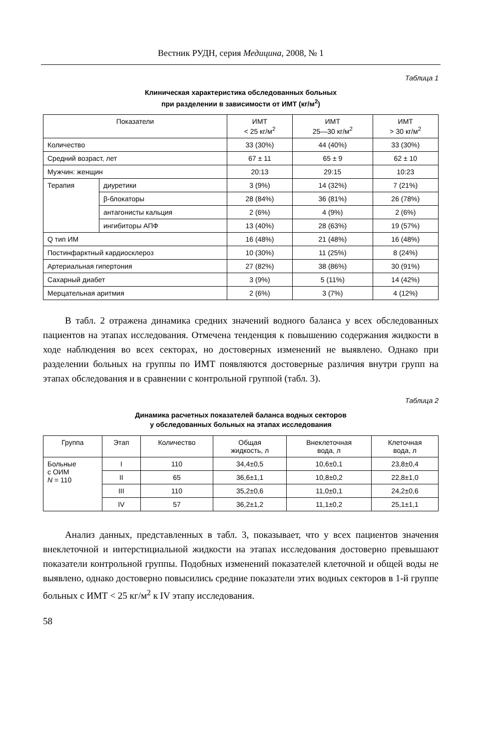Вестник РУДН, серия Медицина, 2008, № 1
Таблица 1
Клиническая характеристика обследованных больных
при разделении в зависимости от ИМТ (кг/м<sup>2</sup>)
| Показатели | | ИМТ < 25 кг/м<sup>2</sup> | ИМТ 25—30 кг/м<sup>2</sup> | ИМТ > 30 кг/м<sup>2</sup> |
| --- | --- | --- | --- | --- |
| Количество | | 33 (30%) | 44 (40%) | 33 (30%) |
| Средний возраст, лет | | 67 ± 11 | 65 ± 9 | 62 ± 10 |
| Мужчин: женщин | | 20:13 | 29:15 | 10:23 |
| Терапия | диуретики | 3 (9%) | 14 (32%) | 7 (21%) |
| | β-блокаторы | 28 (84%) | 36 (81%) | 26 (78%) |
| | антагонисты кальция | 2 (6%) | 4 (9%) | 2 (6%) |
| | ингибиторы АПФ | 13 (40%) | 28 (63%) | 19 (57%) |
| Q тип ИМ | | 16 (48%) | 21 (48%) | 16 (48%) |
| Постинфарктный кардиосклероз | | 10 (30%) | 11 (25%) | 8 (24%) |
| Артериальная гипертония | | 27 (82%) | 38 (86%) | 30 (91%) |
| Сахарный диабет | | 3 (9%) | 5 (11%) | 14 (42%) |
| Мерцательная аритмия | | 2 (6%) | 3 (7%) | 4 (12%) |
В табл. 2 отражена динамика средних значений водного баланса у всех обследованных пациентов на этапах исследования. Отмечена тенденция к повышению содержания жидкости в ходе наблюдения во всех секторах, но достоверных изменений не выявлено. Однако при разделении больных на группы по ИМТ появляются достоверные различия внутри групп на этапах обследования и в сравнении с контрольной группой (табл. 3).
Таблица 2
Динамика расчетных показателей баланса водных секторов
у обследованных больных на этапах исследования
| Группа | Этап | Количество | Общая жидкость, л | Внеклеточная вода, л | Клеточная вода, л |
| --- | --- | --- | --- | --- | --- |
| Больные с ОИМ N = 110 | I | 110 | 34,4±0,5 | 10,6±0,1 | 23,8±0,4 |
| | II | 65 | 36,6±1,1 | 10,8±0,2 | 22,8±1,0 |
| | III | 110 | 35,2±0,6 | 11,0±0,1 | 24,2±0,6 |
| | IV | 57 | 36,2±1,2 | 11,1±0,2 | 25,1±1,1 |
Анализ данных, представленных в табл. 3, показывает, что у всех пациентов значения внеклеточной и интерстициальной жидкости на этапах исследования достоверно превышают показатели контрольной группы. Подобных изменений показателей клеточной и общей воды не выявлено, однако достоверно повысились средние показатели этих водных секторов в 1-й группе больных с ИМТ < 25 кг/м<sup>2</sup> к IV этапу исследования.
58